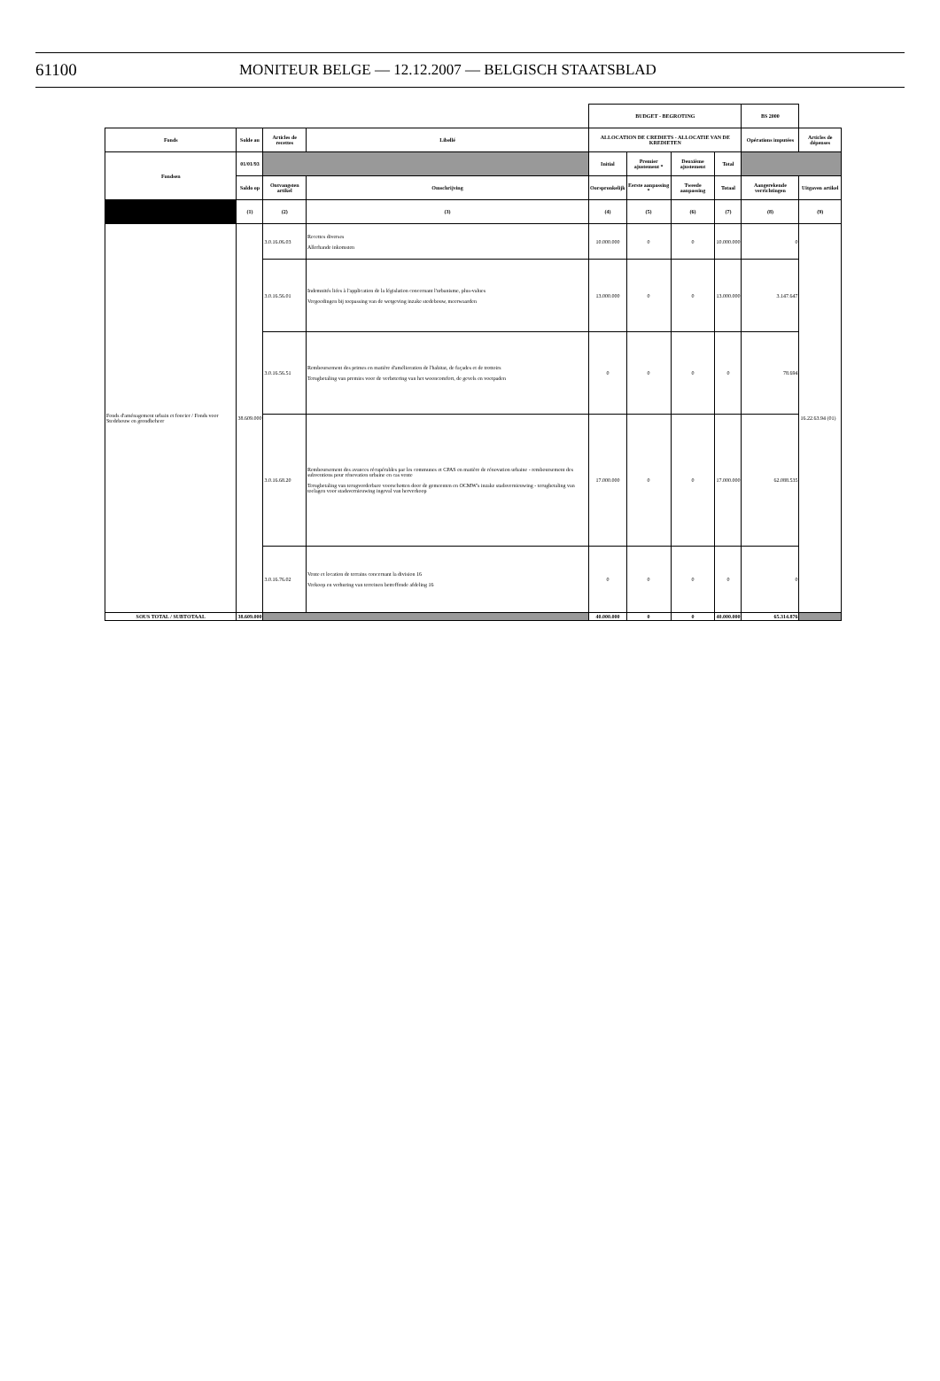61100 MONITEUR BELGE — 12.12.2007 — BELGISCH STAATSBLAD
| | | | | BUDGET - BEGROTING | | | | BS 2000 | |
| Fonds | Solde au | Articles de recettes | Libellé | ALLOCATION DE CREDIETS - ALLOCATIE VAN DE KREDIETEN | | | | Opérations imputées | Articles de dépenses |
| Fondsen | 01/01/93 | | | Initial | Premier ajustement * | Deuxième ajustement | Total | | |
| | Saldo op | Ontvangsten artikel | Omschrijving | Oorspronkelijk | Eerste aanpassing * | Tweede aanpassing | Totaal | Aangerekende verrichtingen | Uitgaven artikel |
| | (1) | (2) | (3) | (4) | (5) | (6) | (7) | (8) | (9) |
| Fonds d'aménagement urbain et foncier / Fonds voor Stedebouw en grondbeheer | 38.609.000 | 3.0.16.06.03 | Recettes diverses Allerhande inkomsten | 10.000.000 | 0 | 0 | 10.000.000 | 0 | 16.22.63.94 (01) |
| | | 3.0.16.56.01 | Indemnités liées à l'application de la législation concernant l'urbanisme, plus-values Vergoedingen bij toepassing van de wetgeving inzake stedebouw, meerwaarden | 13.000.000 | 0 | 0 | 13.000.000 | 3.147.647 | |
| | | 3.0.16.56.51 | Remboursement des primes en matière d'amélioration de l'habitat, de façades et de trottoirs Terugbetaling van premies voor de verbetering van het wooncomfort, de gevels en voetpaden | 0 | 0 | 0 | 0 | 78.694 | |
| | | 3.0.16.68.20 | Remboursement des avances récupérables par les communes et CPAS en matière de rénovation urbaine - remboursement des subventions pour rénovation urbaine en cas vente Terugbetaling van terugvorderbare voorschotten door de gemeenten en OCMW's inzake stadsvernieuwing - terugbetaling van toelagen voor stadsvernieuwing ingeval van herverkoop | 17.000.000 | 0 | 0 | 17.000.000 | 62.088.535 | |
| | | 3.0.16.76.02 | Vente et location de terrains concernant la division 16 Verkoop en verhuring van terreinen betreffende afdeling 16 | 0 | 0 | 0 | 0 | 0 | |
| SOUS TOTAL / SUBTOTAAL | 38.609.000 | | | 40.000.000 | 0 | 0 | 40.000.000 | 65.314.876 | |